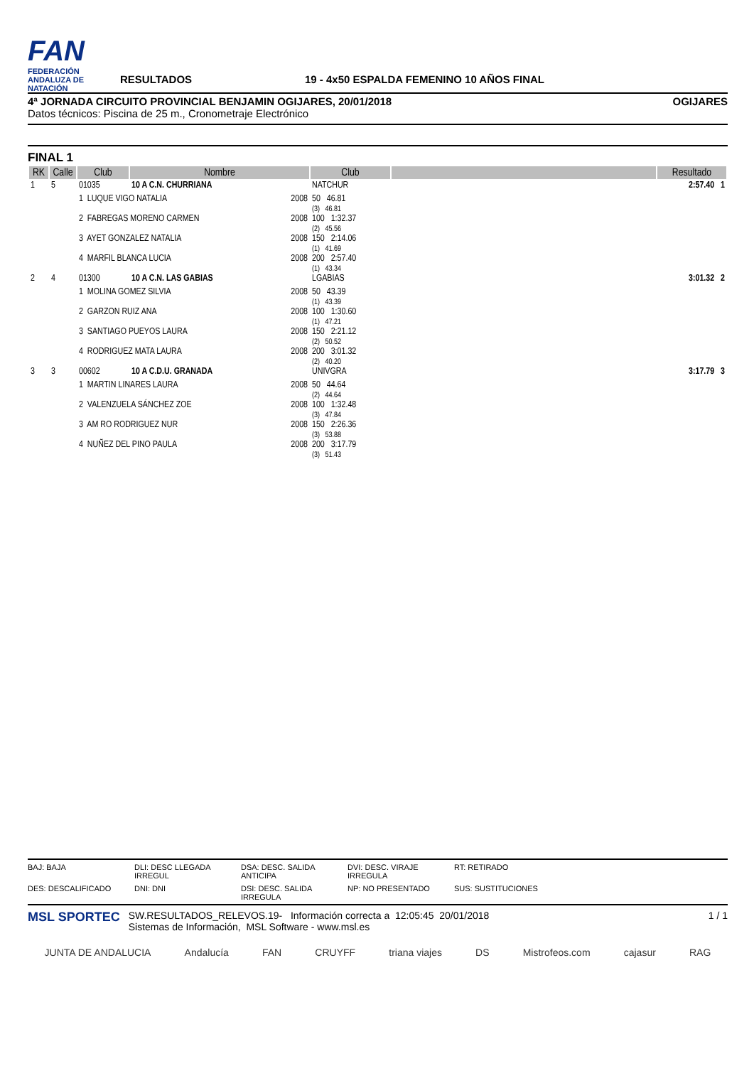FAN
FEDERACIÓN ANDALUZA DE NATACIÓN
RESULTADOS
19 - 4x50 ESPALDA FEMENINO 10 AÑOS FINAL
4ª JORNADA CIRCUITO PROVINCIAL BENJAMIN OGIJARES, 20/01/2018 OGIJARES
Datos técnicos: Piscina de 25 m., Cronometraje Electrónico
FINAL 1
| RK | Calle | Club | Nombre | Club | | Resultado |
| --- | --- | --- | --- | --- | --- | --- |
| 1 | 5 | 01035 | 10 A C.N. CHURRIANA | NATCHUR | | 2:57.40 1 |
| | | 1 LUQUE VIGO NATALIA 2008 | | 50 46.81 (3) 46.81 | | |
| | | 2 FABREGAS MORENO CARMEN 2008 | | 100 1:32.37 (2) 45.56 | | |
| | | 3 AYET GONZALEZ NATALIA 2008 | | 150 2:14.06 (1) 41.69 | | |
| | | 4 MARFIL BLANCA LUCIA 2008 | | 200 2:57.40 (1) 43.34 | | |
| 2 | 4 | 01300 | 10 A C.N. LAS GABIAS | LGABIAS | | 3:01.32 2 |
| | | 1 MOLINA GOMEZ SILVIA 2008 | | 50 43.39 (1) 43.39 | | |
| | | 2 GARZON RUIZ ANA 2008 | | 100 1:30.60 (1) 47.21 | | |
| | | 3 SANTIAGO PUEYOS LAURA 2008 | | 150 2:21.12 (2) 50.52 | | |
| | | 4 RODRIGUEZ MATA LAURA 2008 | | 200 3:01.32 (2) 40.20 | | |
| 3 | 3 | 00602 | 10 A C.D.U. GRANADA | UNIVGRA | | 3:17.79 3 |
| | | 1 MARTIN LINARES LAURA 2008 | | 50 44.64 (2) 44.64 | | |
| | | 2 VALENZUELA SÁNCHEZ ZOE 2008 | | 100 1:32.48 (3) 47.84 | | |
| | | 3 AM RO RODRIGUEZ NUR 2008 | | 150 2:26.36 (3) 53.88 | | |
| | | 4 NUÑEZ DEL PINO PAULA 2008 | | 200 3:17.79 (3) 51.43 | | |
BAJ: BAJA DLI: DESC LLEGADA IRREGUL DSA: DESC. SALIDA ANTICIPA DVI: DESC. VIRAJE IRREGULA RT: RETIRADO DES: DESCALIFICADO DNI: DNI DSI: DESC. SALIDA IRREGULA NP: NO PRESENTADO SUS: SUSTITUCIONES
MSL SPORTEC
SW.RESULTADOS_RELEVOS.19- Información correcta a 12:05:45 20/01/2018
Sistemas de Información, MSL Software - www.msl.es
1 / 1
JUNTA DE ANDALUCIA Andalucía FAN CRUYFF triana viajes DS Mistrofeos.com cajasur RAG